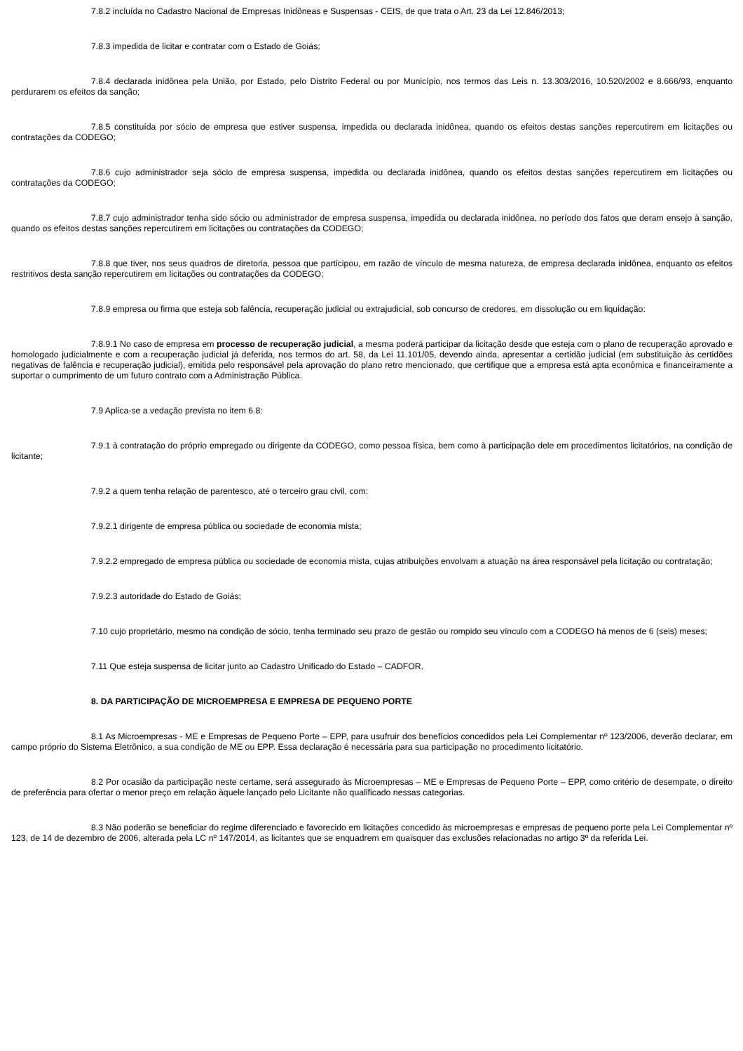7.8.2 incluída no Cadastro Nacional de Empresas Inidôneas e Suspensas - CEIS, de que trata o Art. 23 da Lei 12.846/2013;
7.8.3 impedida de licitar e contratar com o Estado de Goiás;
7.8.4 declarada inidônea pela União, por Estado, pelo Distrito Federal ou por Município, nos termos das Leis n. 13.303/2016, 10.520/2002 e 8.666/93, enquanto perdurarem os efeitos da sanção;
7.8.5 constituída por sócio de empresa que estiver suspensa, impedida ou declarada inidônea, quando os efeitos destas sanções repercutirem em licitações ou contratações da CODEGO;
7.8.6 cujo administrador seja sócio de empresa suspensa, impedida ou declarada inidônea, quando os efeitos destas sanções repercutirem em licitações ou contratações da CODEGO;
7.8.7 cujo administrador tenha sido sócio ou administrador de empresa suspensa, impedida ou declarada inidônea, no período dos fatos que deram ensejo à sanção, quando os efeitos destas sanções repercutirem em licitações ou contratações da CODEGO;
7.8.8 que tiver, nos seus quadros de diretoria, pessoa que participou, em razão de vínculo de mesma natureza, de empresa declarada inidônea, enquanto os efeitos restritivos desta sanção repercutirem em licitações ou contratações da CODEGO;
7.8.9 empresa ou firma que esteja sob falência, recuperação judicial ou extrajudicial, sob concurso de credores, em dissolução ou em liquidação:
7.8.9.1 No caso de empresa em processo de recuperação judicial, a mesma poderá participar da licitação desde que esteja com o plano de recuperação aprovado e homologado judicialmente e com a recuperação judicial já deferida, nos termos do art. 58, da Lei 11.101/05, devendo ainda, apresentar a certidão judicial (em substituição às certidões negativas de falência e recuperação judicial), emitida pelo responsável pela aprovação do plano retro mencionado, que certifique que a empresa está apta econômica e financeiramente a suportar o cumprimento de um futuro contrato com a Administração Pública.
7.9 Aplica-se a vedação prevista no item 6.8:
7.9.1 à contratação do próprio empregado ou dirigente da CODEGO, como pessoa física, bem como à participação dele em procedimentos licitatórios, na condição de licitante;
7.9.2 a quem tenha relação de parentesco, até o terceiro grau civil, com:
7.9.2.1 dirigente de empresa pública ou sociedade de economia mista;
7.9.2.2 empregado de empresa pública ou sociedade de economia mista, cujas atribuições envolvam a atuação na área responsável pela licitação ou contratação;
7.9.2.3 autoridade do Estado de Goiás;
7.10 cujo proprietário, mesmo na condição de sócio, tenha terminado seu prazo de gestão ou rompido seu vínculo com a CODEGO há menos de 6 (seis) meses;
7.11 Que esteja suspensa de licitar junto ao Cadastro Unificado do Estado – CADFOR.
8. DA PARTICIPAÇÃO DE MICROEMPRESA E EMPRESA DE PEQUENO PORTE
8.1 As Microempresas - ME e Empresas de Pequeno Porte – EPP, para usufruir dos benefícios concedidos pela Lei Complementar nº 123/2006, deverão declarar, em campo próprio do Sistema Eletrônico, a sua condição de ME ou EPP. Essa declaração é necessária para sua participação no procedimento licitatório.
8.2 Por ocasião da participação neste certame, será assegurado às Microempresas – ME e Empresas de Pequeno Porte – EPP, como critério de desempate, o direito de preferência para ofertar o menor preço em relação àquele lançado pelo Licitante não qualificado nessas categorias.
8.3 Não poderão se beneficiar do regime diferenciado e favorecido em licitações concedido às microempresas e empresas de pequeno porte pela Lei Complementar nº 123, de 14 de dezembro de 2006, alterada pela LC nº 147/2014, as licitantes que se enquadrem em quaisquer das exclusões relacionadas no artigo 3º da referida Lei.